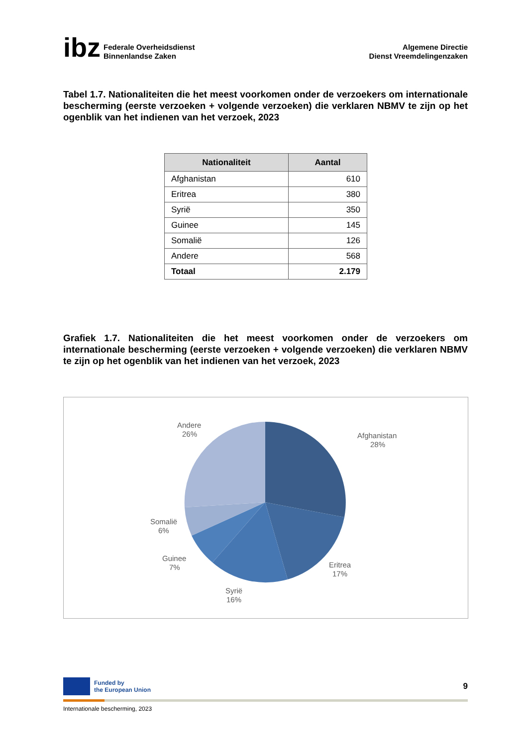ibz
Federale Overheidsdienst
Binnenlandse Zaken
Algemene Directie
Dienst Vreemdelingenzaken
Tabel 1.7. Nationaliteiten die het meest voorkomen onder de verzoekers om internationale bescherming (eerste verzoeken + volgende verzoeken) die verklaren NBMV te zijn op het ogenblik van het indienen van het verzoek, 2023
| Nationaliteit | Aantal |
| --- | --- |
| Afghanistan | 610 |
| Eritrea | 380 |
| Syrië | 350 |
| Guinee | 145 |
| Somalië | 126 |
| Andere | 568 |
| Totaal | 2.179 |
Grafiek 1.7. Nationaliteiten die het meest voorkomen onder de verzoekers om internationale bescherming (eerste verzoeken + volgende verzoeken) die verklaren NBMV te zijn op het ogenblik van het indienen van het verzoek, 2023
Afghanistan
28%
Eritrea
17%
Syrië
16%
Guinee
7%
Somalië
6%
Andere
26%
Funded by
the European Union
9
Internationale bescherming, 2023